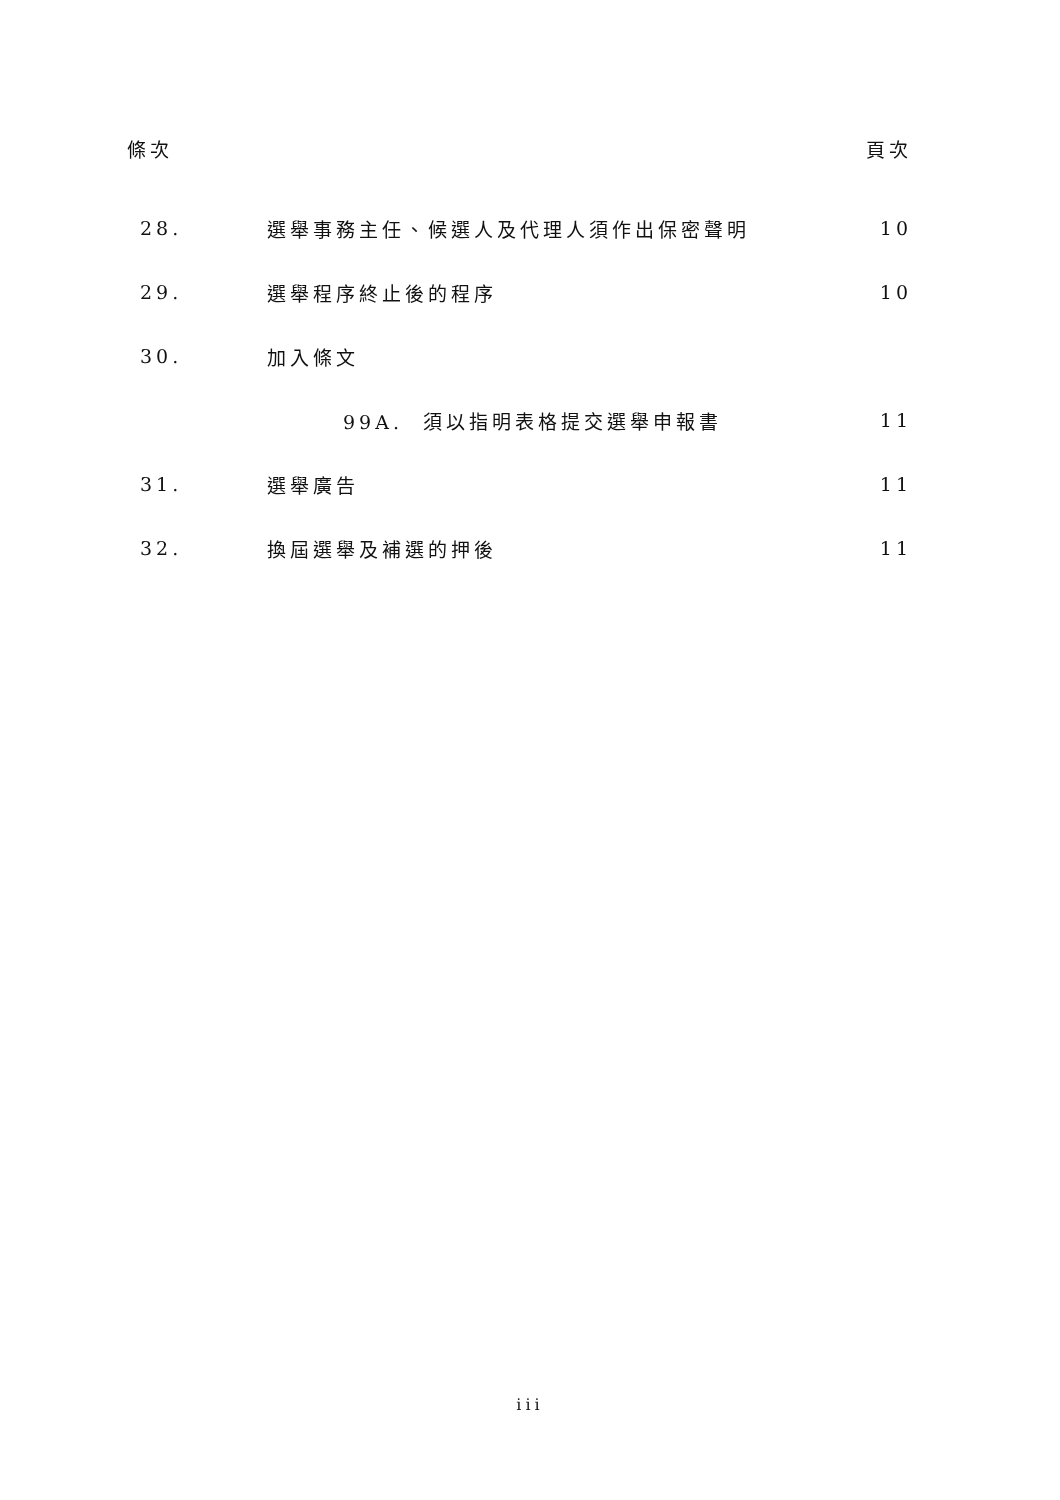條次 頁次
| 28. | 選舉事務主任、候選人及代理人須作出保密聲明 | 10 |
| 29. | 選舉程序終止後的程序 | 10 |
| 30. | 加入條文 | |
| | 99A. 須以指明表格提交選舉申報書 | 11 |
| 31. | 選舉廣告 | 11 |
| 32. | 換屆選舉及補選的押後 | 11 |
iii